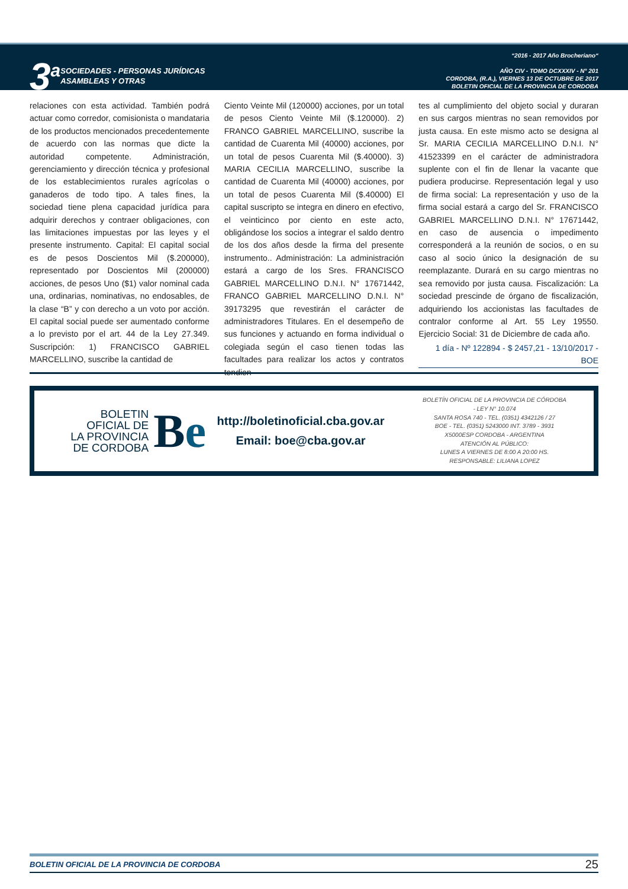3<sup>a</sup>
SOCIEDADES - PERSONAS JURÍDICAS
ASAMBLEAS Y OTRAS
“2016 - 2017 Año Brocheriano“
AÑO CIV - TOMO DCXXXIV - N° 201
CORDOBA, (R.A.), VIERNES 13 DE OCTUBRE DE 2017
BOLETIN OFICIAL DE LA PROVINCIA DE CORDOBA
relaciones con esta actividad. También podrá actuar como corredor, comisionista o mandataria de los productos mencionados precedentemente de acuerdo con las normas que dicte la autoridad competente. Administración, gerenciamiento y dirección técnica y profesional de los establecimientos rurales agrícolas o ganaderos de todo tipo. A tales fines, la sociedad tiene plena capacidad jurídica para adquirir derechos y contraer obligaciones, con las limitaciones impuestas por las leyes y el presente instrumento. Capital: El capital social es de pesos Doscientos Mil ($.200000), representado por Doscientos Mil (200000) acciones, de pesos Uno ($1) valor nominal cada una, ordinarias, nominativas, no endosables, de la clase “B” y con derecho a un voto por acción. El capital social puede ser aumentado conforme a lo previsto por el art. 44 de la Ley 27.349. Suscripción: 1) FRANCISCO GABRIEL MARCELLINO, suscribe la cantidad de
Ciento Veinte Mil (120000) acciones, por un total de pesos Ciento Veinte Mil ($.120000). 2) FRANCO GABRIEL MARCELLINO, suscribe la cantidad de Cuarenta Mil (40000) acciones, por un total de pesos Cuarenta Mil ($.40000). 3) MARIA CECILIA MARCELLINO, suscribe la cantidad de Cuarenta Mil (40000) acciones, por un total de pesos Cuarenta Mil ($.40000) El capital suscripto se integra en dinero en efectivo, el veinticinco por ciento en este acto, obligándose los socios a integrar el saldo dentro de los dos años desde la firma del presente instrumento.. Administración: La administración estará a cargo de los Sres. FRANCISCO GABRIEL MARCELLINO D.N.I. N° 17671442, FRANCO GABRIEL MARCELLINO D.N.I. N° 39173295 que revestirán el carácter de administradores Titulares. En el desempeño de sus funciones y actuando en forma individual o colegiada según el caso tienen todas las facultades para realizar los actos y contratos tendien-
tes al cumplimiento del objeto social y duraran en sus cargos mientras no sean removidos por justa causa. En este mismo acto se designa al Sr. MARIA CECILIA MARCELLINO D.N.I. N° 41523399 en el carácter de administradora suplente con el fin de llenar la vacante que pudiera producirse. Representación legal y uso de firma social: La representación y uso de la firma social estará a cargo del Sr. FRANCISCO GABRIEL MARCELLINO D.N.I. N° 17671442, en caso de ausencia o impedimento corresponderá a la reunión de socios, o en su caso al socio único la designación de su reemplazante. Durará en su cargo mientras no sea removido por justa causa. Fiscalización: La sociedad prescinde de órgano de fiscalización, adquiriendo los accionistas las facultades de contralor conforme al Art. 55 Ley 19550. Ejercicio Social: 31 de Diciembre de cada año.
1 día - Nº 122894 - $ 2457,21 - 13/10/2017 - BOE
BOLETIN
OFICIAL DE
LA PROVINCIA
DE CORDOBA
Be
http://boletinoficial.cba.gov.ar
Email: boe@cba.gov.ar
BOLETÍN OFICIAL DE LA PROVINCIA DE CÓRDOBA
- LEY N° 10.074
SANTA ROSA 740 - TEL. (0351) 4342126 / 27
BOE - TEL. (0351) 5243000 INT. 3789 - 3931
X5000ESP CORDOBA - ARGENTINA
ATENCIÓN AL PÚBLICO:
LUNES A VIERNES DE 8:00 A 20:00 HS.
RESPONSABLE: LILIANA LOPEZ
BOLETIN OFICIAL DE LA PROVINCIA DE CORDOBA 25